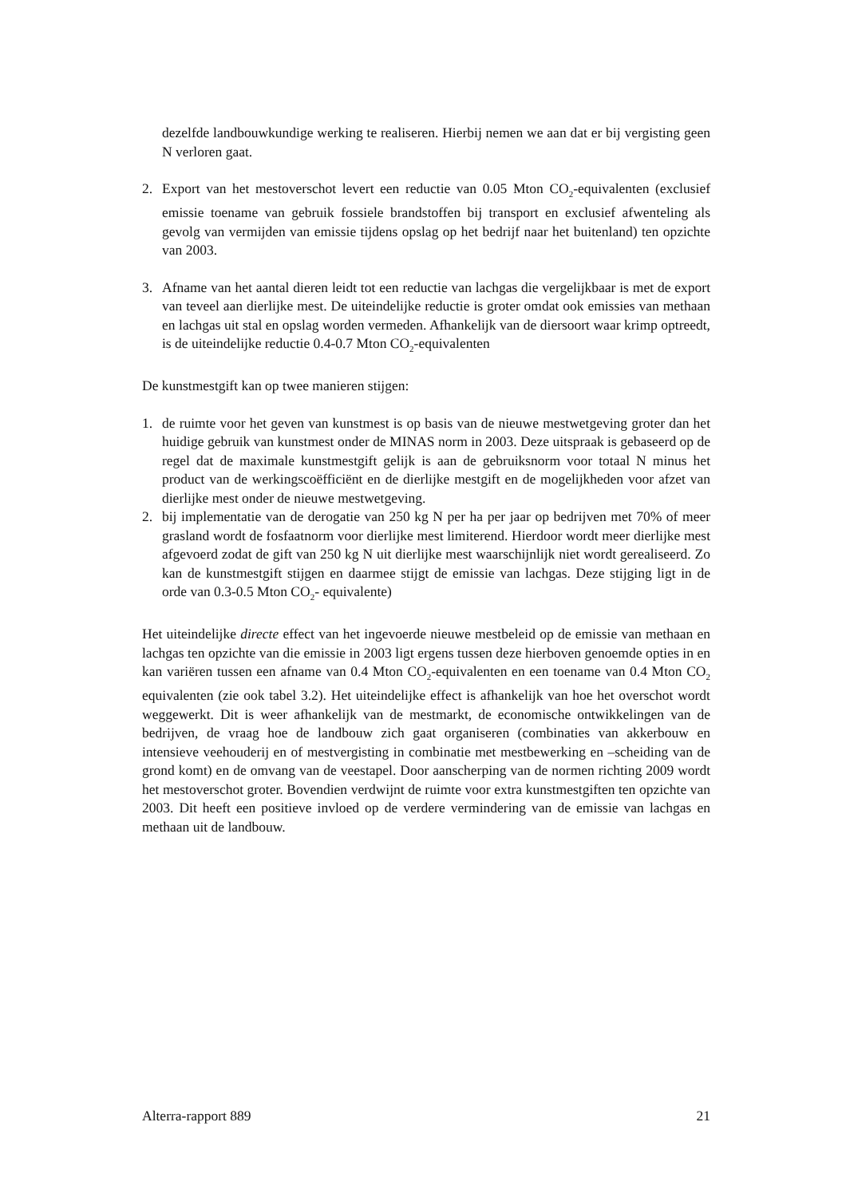dezelfde landbouwkundige werking te realiseren. Hierbij nemen we aan dat er bij vergisting geen N verloren gaat.
2. Export van het mestoverschot levert een reductie van 0.05 Mton CO<sub>2</sub>-equivalenten (exclusief emissie toename van gebruik fossiele brandstoffen bij transport en exclusief afwenteling als gevolg van vermijden van emissie tijdens opslag op het bedrijf naar het buitenland) ten opzichte van 2003.
3. Afname van het aantal dieren leidt tot een reductie van lachgas die vergelijkbaar is met de export van teveel aan dierlijke mest. De uiteindelijke reductie is groter omdat ook emissies van methaan en lachgas uit stal en opslag worden vermeden. Afhankelijk van de diersoort waar krimp optreedt, is de uiteindelijke reductie 0.4-0.7 Mton CO<sub>2</sub>-equivalenten
De kunstmestgift kan op twee manieren stijgen:
1. de ruimte voor het geven van kunstmest is op basis van de nieuwe mestwetgeving groter dan het huidige gebruik van kunstmest onder de MINAS norm in 2003. Deze uitspraak is gebaseerd op de regel dat de maximale kunstmestgift gelijk is aan de gebruiksnorm voor totaal N minus het product van de werkingscoëfficiënt en de dierlijke mestgift en de mogelijkheden voor afzet van dierlijke mest onder de nieuwe mestwetgeving.
2. bij implementatie van de derogatie van 250 kg N per ha per jaar op bedrijven met 70% of meer grasland wordt de fosfaatnorm voor dierlijke mest limiterend. Hierdoor wordt meer dierlijke mest afgevoerd zodat de gift van 250 kg N uit dierlijke mest waarschijnlijk niet wordt gerealiseerd. Zo kan de kunstmestgift stijgen en daarmee stijgt de emissie van lachgas. Deze stijging ligt in de orde van 0.3-0.5 Mton CO<sub>2</sub>- equivalente)
Het uiteindelijke directe effect van het ingevoerde nieuwe mestbeleid op de emissie van methaan en lachgas ten opzichte van die emissie in 2003 ligt ergens tussen deze hierboven genoemde opties in en kan variëren tussen een afname van 0.4 Mton CO<sub>2</sub>-equivalenten en een toename van 0.4 Mton CO<sub>2</sub> equivalenten (zie ook tabel 3.2). Het uiteindelijke effect is afhankelijk van hoe het overschot wordt weggewerkt. Dit is weer afhankelijk van de mestmarkt, de economische ontwikkelingen van de bedrijven, de vraag hoe de landbouw zich gaat organiseren (combinaties van akkerbouw en intensieve veehouderij en of mestvergisting in combinatie met mestbewerking en –scheiding van de grond komt) en de omvang van de veestapel. Door aanscherping van de normen richting 2009 wordt het mestoverschot groter. Bovendien verdwijnt de ruimte voor extra kunstmestgiften ten opzichte van 2003. Dit heeft een positieve invloed op de verdere vermindering van de emissie van lachgas en methaan uit de landbouw.
Alterra-rapport 889 21